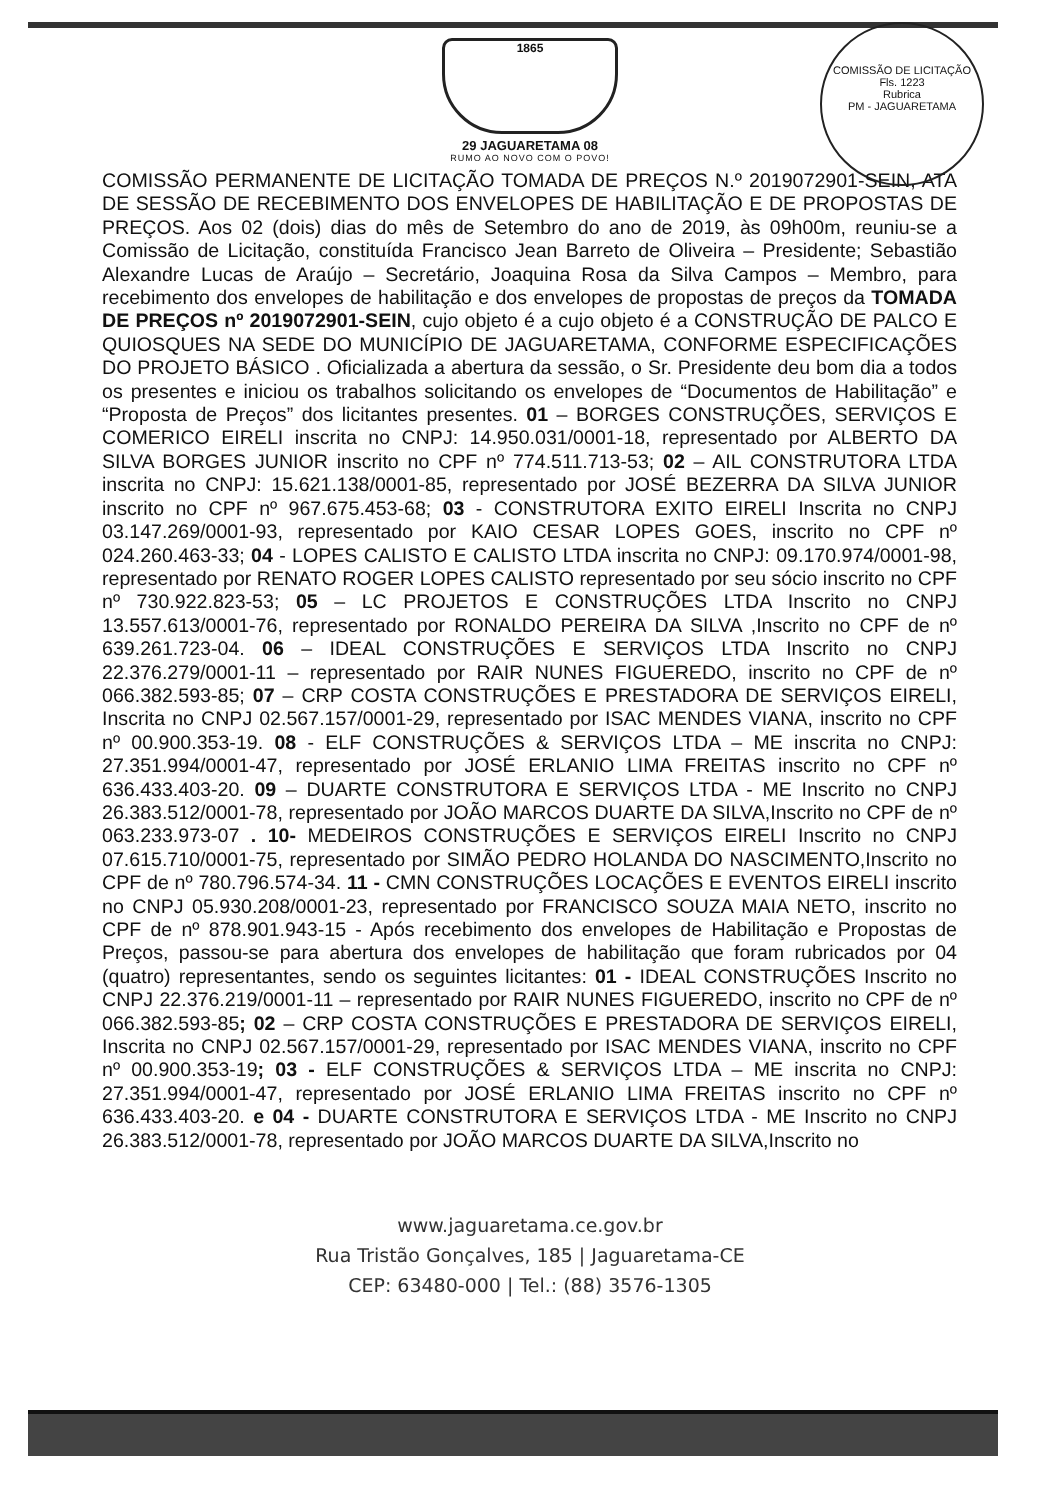COMISSÃO DE LICITAÇÃO
Fls. 1223
Rubrica
PM - JAGUARETAMA
1865
29 JAGUARETAMA 08
RUMO AO NOVO COM O POVO!
COMISSÃO PERMANENTE DE LICITAÇÃO TOMADA DE PREÇOS N.º 2019072901-SEIN, ATA DE SESSÃO DE RECEBIMENTO DOS ENVELOPES DE HABILITAÇÃO E DE PROPOSTAS DE PREÇOS. Aos 02 (dois) dias do mês de Setembro do ano de 2019, às 09h00m, reuniu-se a Comissão de Licitação, constituída Francisco Jean Barreto de Oliveira – Presidente; Sebastião Alexandre Lucas de Araújo – Secretário, Joaquina Rosa da Silva Campos – Membro, para recebimento dos envelopes de habilitação e dos envelopes de propostas de preços da TOMADA DE PREÇOS nº 2019072901-SEIN, cujo objeto é a cujo objeto é a CONSTRUÇÃO DE PALCO E QUIOSQUES NA SEDE DO MUNICÍPIO DE JAGUARETAMA, CONFORME ESPECIFICAÇÕES DO PROJETO BÁSICO . Oficializada a abertura da sessão, o Sr. Presidente deu bom dia a todos os presentes e iniciou os trabalhos solicitando os envelopes de “Documentos de Habilitação” e “Proposta de Preços” dos licitantes presentes. 01 – BORGES CONSTRUÇÕES, SERVIÇOS E COMERICO EIRELI inscrita no CNPJ: 14.950.031/0001-18, representado por ALBERTO DA SILVA BORGES JUNIOR inscrito no CPF nº 774.511.713-53; 02 – AIL CONSTRUTORA LTDA inscrita no CNPJ: 15.621.138/0001-85, representado por JOSÉ BEZERRA DA SILVA JUNIOR inscrito no CPF nº 967.675.453-68; 03 - CONSTRUTORA EXITO EIRELI Inscrita no CNPJ 03.147.269/0001-93, representado por KAIO CESAR LOPES GOES, inscrito no CPF nº 024.260.463-33; 04 - LOPES CALISTO E CALISTO LTDA inscrita no CNPJ: 09.170.974/0001-98, representado por RENATO ROGER LOPES CALISTO representado por seu sócio inscrito no CPF nº 730.922.823-53; 05 – LC PROJETOS E CONSTRUÇÕES LTDA Inscrito no CNPJ 13.557.613/0001-76, representado por RONALDO PEREIRA DA SILVA ,Inscrito no CPF de nº 639.261.723-04. 06 – IDEAL CONSTRUÇÕES E SERVIÇOS LTDA Inscrito no CNPJ 22.376.279/0001-11 – representado por RAIR NUNES FIGUEREDO, inscrito no CPF de nº 066.382.593-85; 07 – CRP COSTA CONSTRUÇÕES E PRESTADORA DE SERVIÇOS EIRELI, Inscrita no CNPJ 02.567.157/0001-29, representado por ISAC MENDES VIANA, inscrito no CPF nº 00.900.353-19. 08 - ELF CONSTRUÇÕES & SERVIÇOS LTDA – ME inscrita no CNPJ: 27.351.994/0001-47, representado por JOSÉ ERLANIO LIMA FREITAS inscrito no CPF nº 636.433.403-20. 09 – DUARTE CONSTRUTORA E SERVIÇOS LTDA - ME Inscrito no CNPJ 26.383.512/0001-78, representado por JOÃO MARCOS DUARTE DA SILVA,Inscrito no CPF de nº 063.233.973-07 . 10- MEDEIROS CONSTRUÇÕES E SERVIÇOS EIRELI Inscrito no CNPJ 07.615.710/0001-75, representado por SIMÃO PEDRO HOLANDA DO NASCIMENTO,Inscrito no CPF de nº 780.796.574-34. 11 - CMN CONSTRUÇÕES LOCAÇÕES E EVENTOS EIRELI inscrito no CNPJ 05.930.208/0001-23, representado por FRANCISCO SOUZA MAIA NETO, inscrito no CPF de nº 878.901.943-15 - Após recebimento dos envelopes de Habilitação e Propostas de Preços, passou-se para abertura dos envelopes de habilitação que foram rubricados por 04 (quatro) representantes, sendo os seguintes licitantes: 01 - IDEAL CONSTRUÇÕES Inscrito no CNPJ 22.376.219/0001-11 – representado por RAIR NUNES FIGUEREDO, inscrito no CPF de nº 066.382.593-85; 02 – CRP COSTA CONSTRUÇÕES E PRESTADORA DE SERVIÇOS EIRELI, Inscrita no CNPJ 02.567.157/0001-29, representado por ISAC MENDES VIANA, inscrito no CPF nº 00.900.353-19; 03 - ELF CONSTRUÇÕES & SERVIÇOS LTDA – ME inscrita no CNPJ: 27.351.994/0001-47, representado por JOSÉ ERLANIO LIMA FREITAS inscrito no CPF nº 636.433.403-20. e 04 - DUARTE CONSTRUTORA E SERVIÇOS LTDA - ME Inscrito no CNPJ 26.383.512/0001-78, representado por JOÃO MARCOS DUARTE DA SILVA,Inscrito no
www.jaguaretama.ce.gov.br
Rua Tristão Gonçalves, 185 | Jaguaretama-CE
CEP: 63480-000 | Tel.: (88) 3576-1305